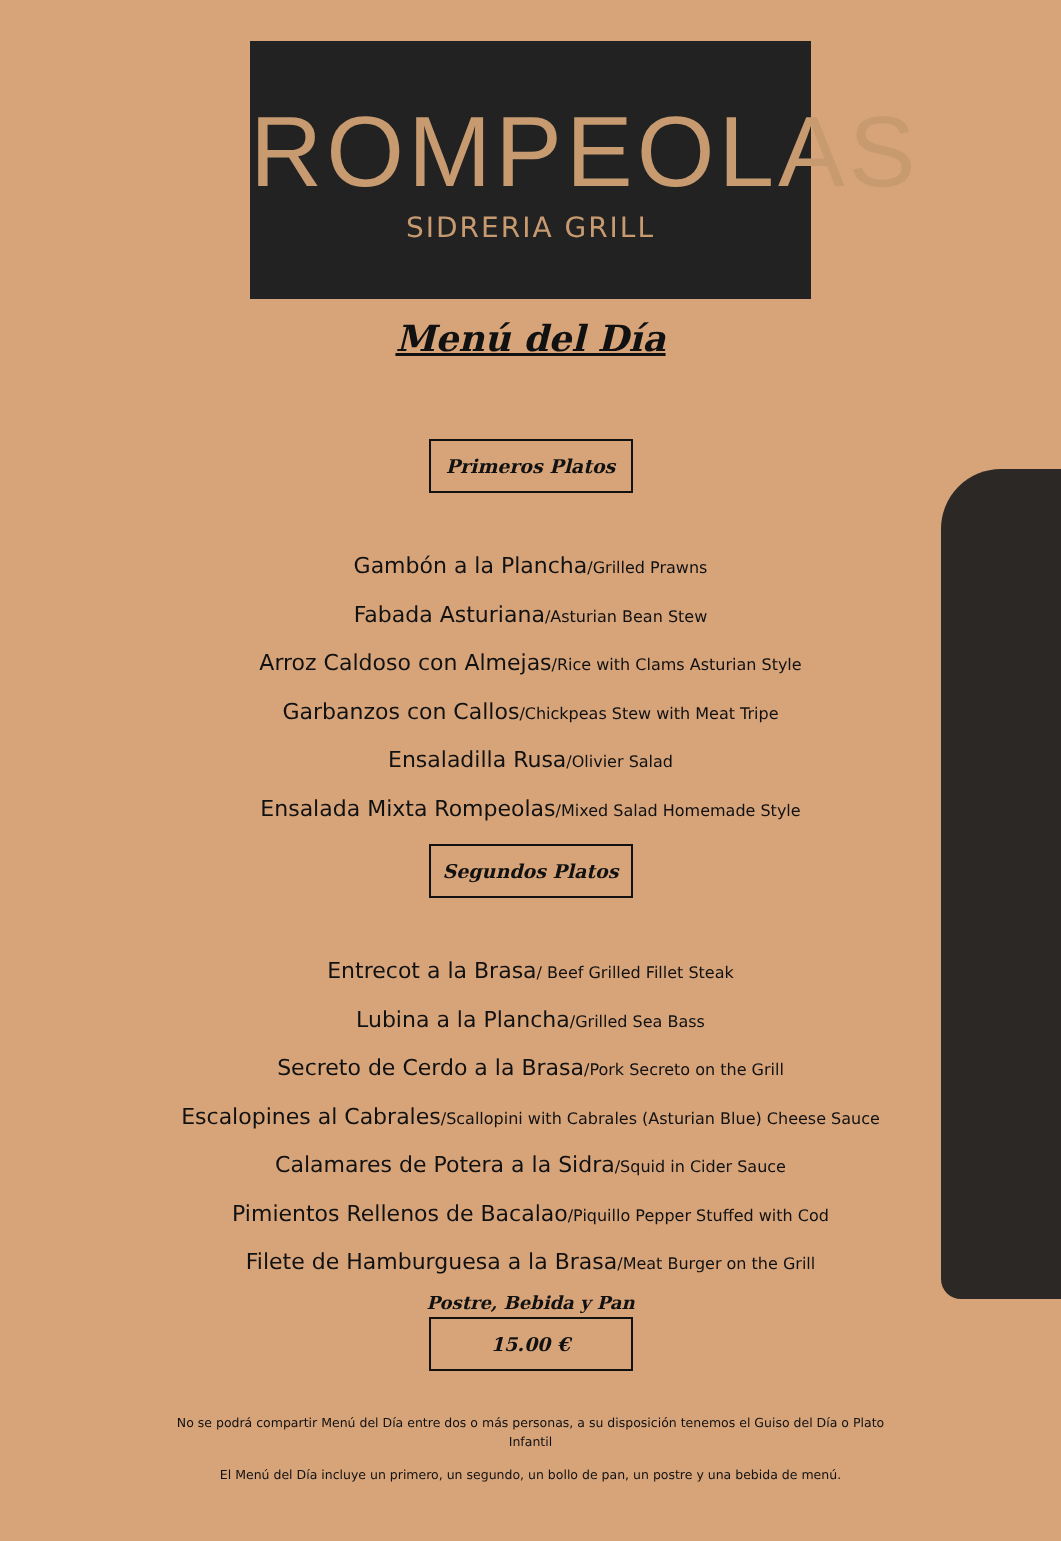ROMPEOLAS
SIDRERIA GRILL
Menú del Día
Primeros Platos
Gambón a la Plancha/Grilled Prawns
Fabada Asturiana/Asturian Bean Stew
Arroz Caldoso con Almejas/Rice with Clams Asturian Style
Garbanzos con Callos/Chickpeas Stew with Meat Tripe
Ensaladilla Rusa/Olivier Salad
Ensalada Mixta Rompeolas/Mixed Salad Homemade Style
Segundos Platos
Entrecot a la Brasa/ Beef Grilled Fillet Steak
Lubina a la Plancha/Grilled Sea Bass
Secreto de Cerdo a la Brasa/Pork Secreto on the Grill
Escalopines al Cabrales/Scallopini with Cabrales (Asturian Blue) Cheese Sauce
Calamares de Potera a la Sidra/Squid in Cider Sauce
Pimientos Rellenos de Bacalao/Piquillo Pepper Stuffed with Cod
Filete de Hamburguesa a la Brasa/Meat Burger on the Grill
Postre, Bebida y Pan
15.00 €
No se podrá compartir Menú del Día entre dos o más personas, a su disposición tenemos el Guiso del Día o Plato Infantil
El Menú del Día incluye un primero, un segundo, un bollo de pan, un postre y una bebida de menú.